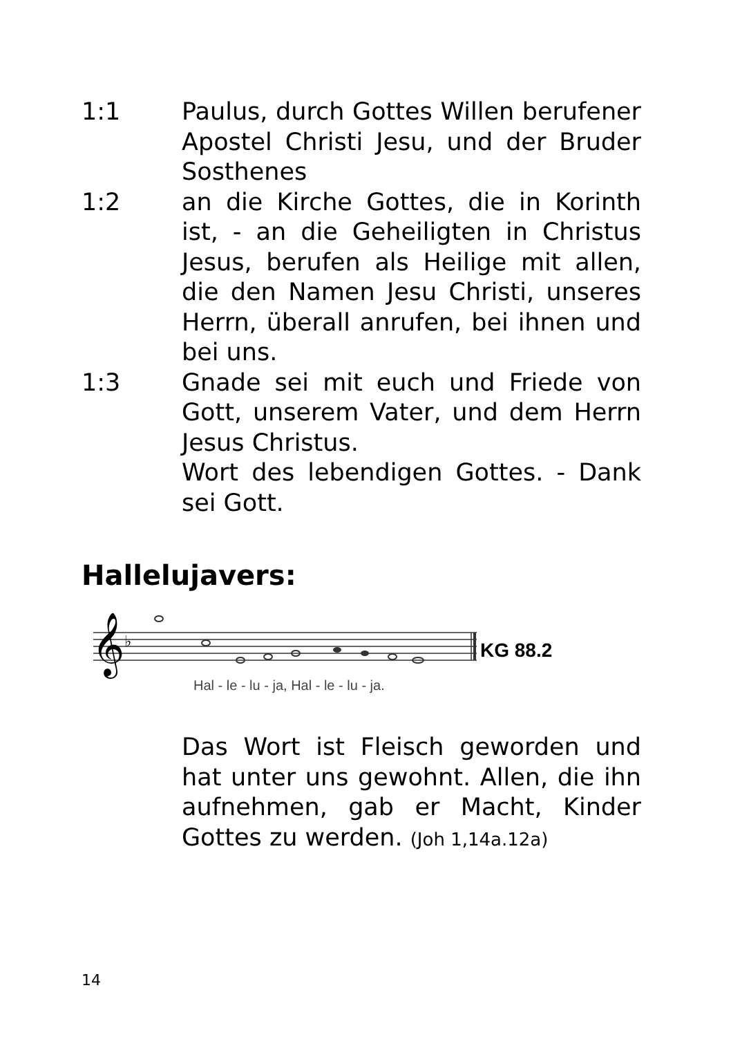1:1 Paulus, durch Gottes Willen berufener Apostel Christi Jesu, und der Bruder Sosthenes
1:2 an die Kirche Gottes, die in Korinth ist, - an die Geheiligten in Christus Jesus, berufen als Heilige mit allen, die den Namen Jesu Christi, unseres Herrn, überall anrufen, bei ihnen und bei uns.
1:3 Gnade sei mit euch und Friede von Gott, unserem Vater, und dem Herrn Jesus Christus.
Wort des lebendigen Gottes. - Dank sei Gott.
Hallelujavers:
𝄞
♭
KG 88.2
Hal - le - lu - ja, Hal - le - lu - ja.
Das Wort ist Fleisch geworden und hat unter uns gewohnt. Allen, die ihn aufnehmen, gab er Macht, Kinder Gottes zu werden. (Joh 1,14a.12a)
14